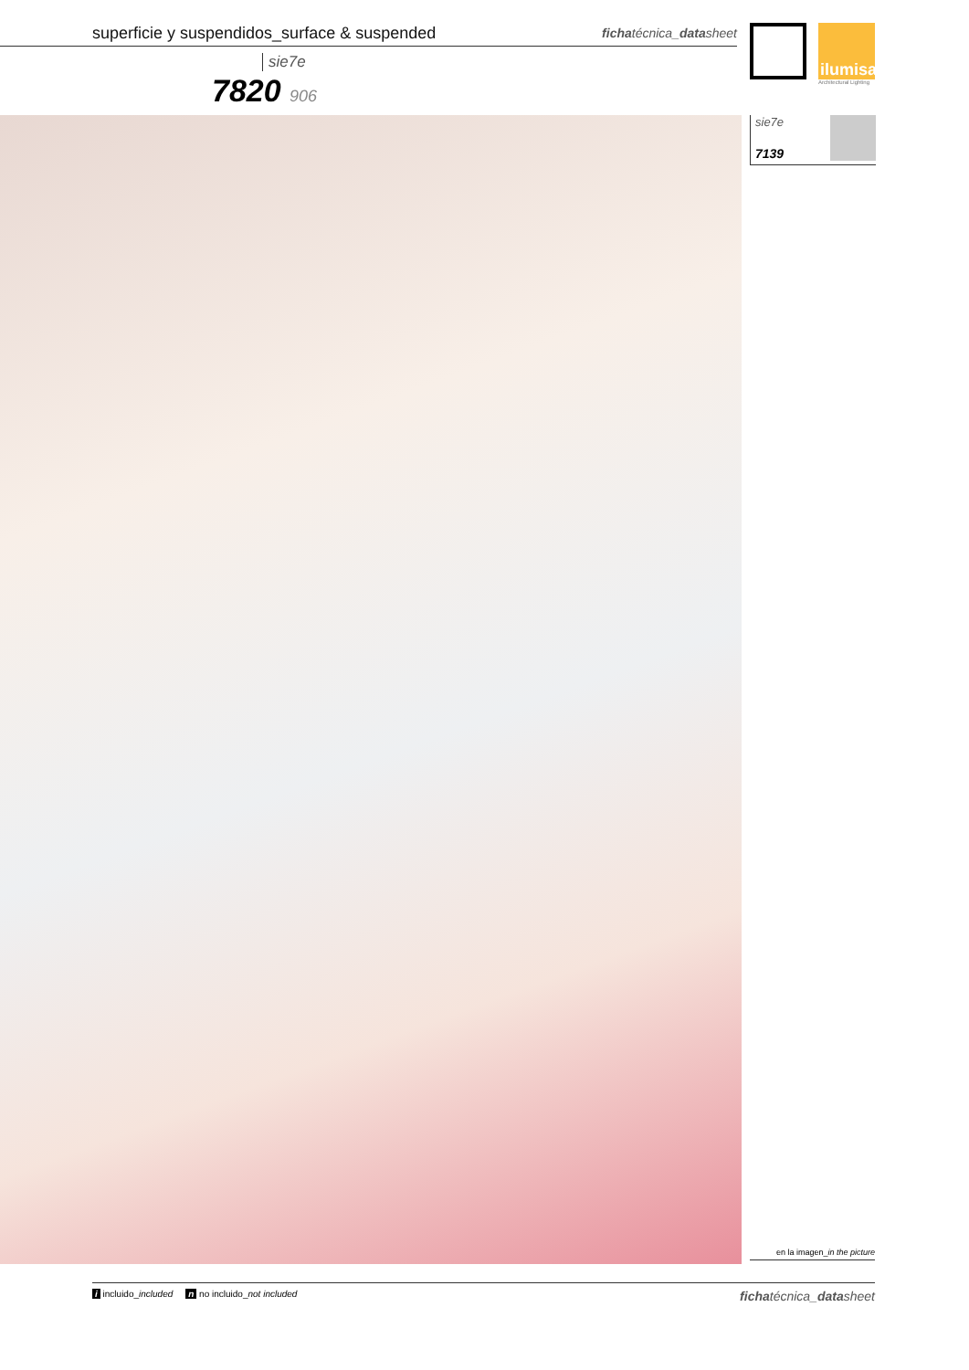superficie y suspendidos_surface & suspended fichatécnica_datasheet
ilumisa
Architectural Lighting
sie7e
7820 906
sie7e
7139
en la imagen_in the picture
i incluido_included n no incluido_not included fichatécnica_datasheet